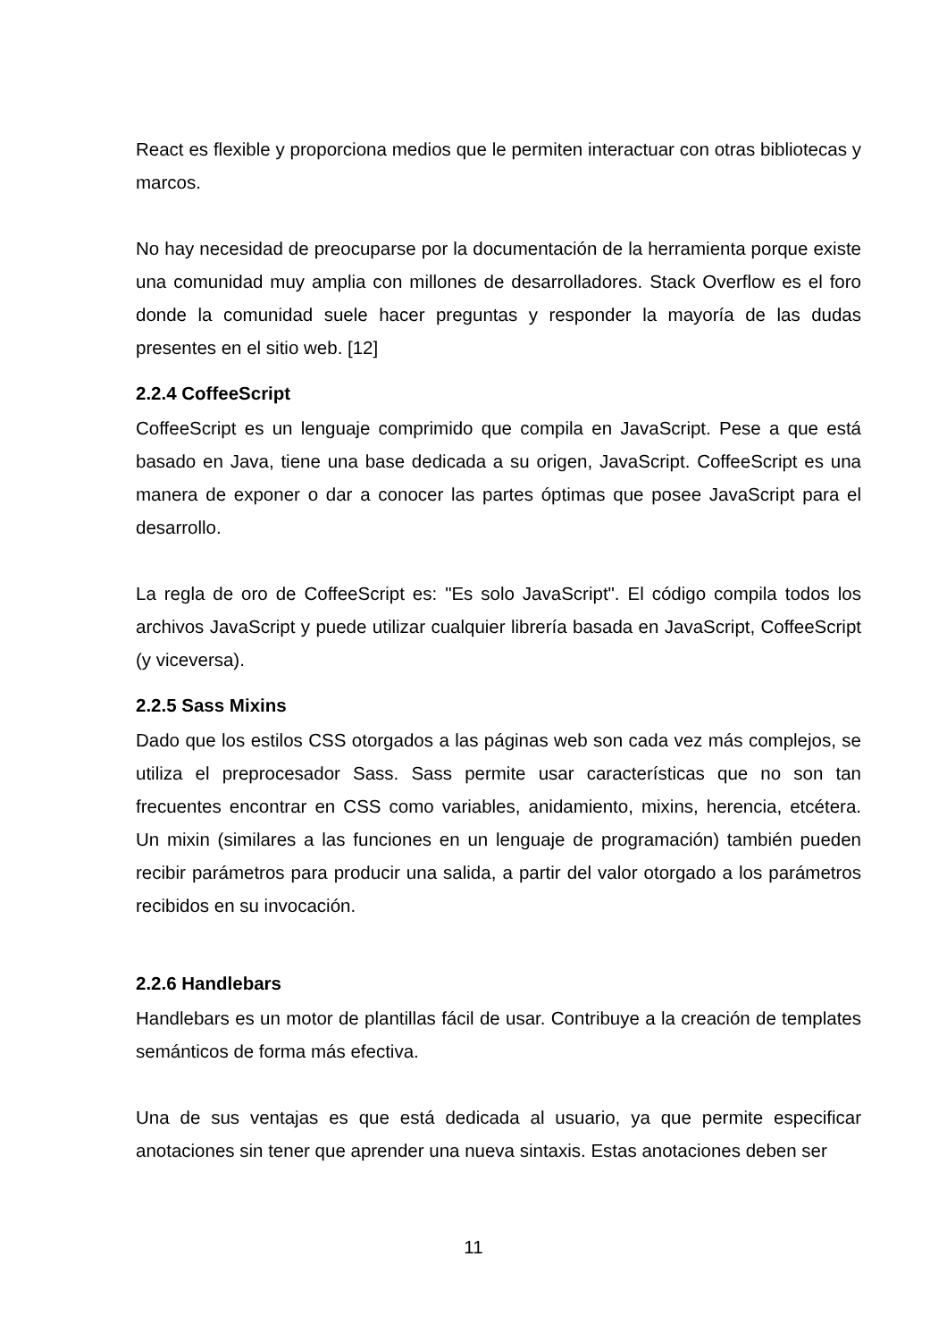React es flexible y proporciona medios que le permiten interactuar con otras bibliotecas y marcos.
No hay necesidad de preocuparse por la documentación de la herramienta porque existe una comunidad muy amplia con millones de desarrolladores. Stack Overflow es el foro donde la comunidad suele hacer preguntas y responder la mayoría de las dudas presentes en el sitio web. [12]
2.2.4 CoffeeScript
CoffeeScript es un lenguaje comprimido que compila en JavaScript. Pese a que está basado en Java, tiene una base dedicada a su origen, JavaScript. CoffeeScript es una manera de exponer o dar a conocer las partes óptimas que posee JavaScript para el desarrollo.
La regla de oro de CoffeeScript es: "Es solo JavaScript". El código compila todos los archivos JavaScript y puede utilizar cualquier librería basada en JavaScript, CoffeeScript (y viceversa).
2.2.5 Sass Mixins
Dado que los estilos CSS otorgados a las páginas web son cada vez más complejos, se utiliza el preprocesador Sass. Sass permite usar características que no son tan frecuentes encontrar en CSS como variables, anidamiento, mixins, herencia, etcétera. Un mixin (similares a las funciones en un lenguaje de programación) también pueden recibir parámetros para producir una salida, a partir del valor otorgado a los parámetros recibidos en su invocación.
2.2.6 Handlebars
Handlebars es un motor de plantillas fácil de usar. Contribuye a la creación de templates semánticos de forma más efectiva.
Una de sus ventajas es que está dedicada al usuario, ya que permite especificar anotaciones sin tener que aprender una nueva sintaxis. Estas anotaciones deben ser
11